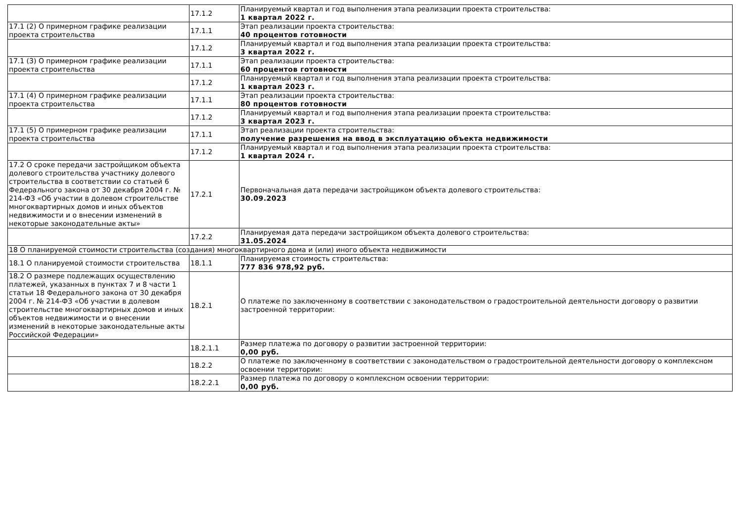| | 17.1.2 | Планируемый квартал и год выполнения этапа реализации проекта строительства: 1 квартал 2022 г. |
| 17.1 (2) О примерном графике реализации проекта строительства | 17.1.1 | Этап реализации проекта строительства: 40 процентов готовности |
| | 17.1.2 | Планируемый квартал и год выполнения этапа реализации проекта строительства: 3 квартал 2022 г. |
| 17.1 (3) О примерном графике реализации проекта строительства | 17.1.1 | Этап реализации проекта строительства: 60 процентов готовности |
| | 17.1.2 | Планируемый квартал и год выполнения этапа реализации проекта строительства: 1 квартал 2023 г. |
| 17.1 (4) О примерном графике реализации проекта строительства | 17.1.1 | Этап реализации проекта строительства: 80 процентов готовности |
| | 17.1.2 | Планируемый квартал и год выполнения этапа реализации проекта строительства: 3 квартал 2023 г. |
| 17.1 (5) О примерном графике реализации проекта строительства | 17.1.1 | Этап реализации проекта строительства: получение разрешения на ввод в эксплуатацию объекта недвижимости |
| | 17.1.2 | Планируемый квартал и год выполнения этапа реализации проекта строительства: 1 квартал 2024 г. |
| 17.2 О сроке передачи застройщиком объекта долевого строительства участнику долевого строительства в соответствии со статьей 6 Федерального закона от 30 декабря 2004 г. № 214-ФЗ «Об участии в долевом строительстве многоквартирных домов и иных объектов недвижимости и о внесении изменений в некоторые законодательные акты» | 17.2.1 | Первоначальная дата передачи застройщиком объекта долевого строительства: 30.09.2023 |
| | 17.2.2 | Планируемая дата передачи застройщиком объекта долевого строительства: 31.05.2024 |
| 18 О планируемой стоимости строительства (создания) многоквартирного дома и (или) иного объекта недвижимости | | |
| 18.1 О планируемой стоимости строительства | 18.1.1 | Планируемая стоимость строительства: 777 836 978,92 руб. |
| 18.2 О размере подлежащих осуществлению платежей, указанных в пунктах 7 и 8 части 1 статьи 18 Федерального закона от 30 декабря 2004 г. № 214-ФЗ «Об участии в долевом строительстве многоквартирных домов и иных объектов недвижимости и о внесении изменений в некоторые законодательные акты Российской Федерации» | 18.2.1 | О платеже по заключенному в соответствии с законодательством о градостроительной деятельности договору о развитии застроенной территории: |
| | 18.2.1.1 | Размер платежа по договору о развитии застроенной территории: 0,00 руб. |
| | 18.2.2 | О платеже по заключенному в соответствии с законодательством о градостроительной деятельности договору о комплексном освоении территории: |
| | 18.2.2.1 | Размер платежа по договору о комплексном освоении территории: 0,00 руб. |